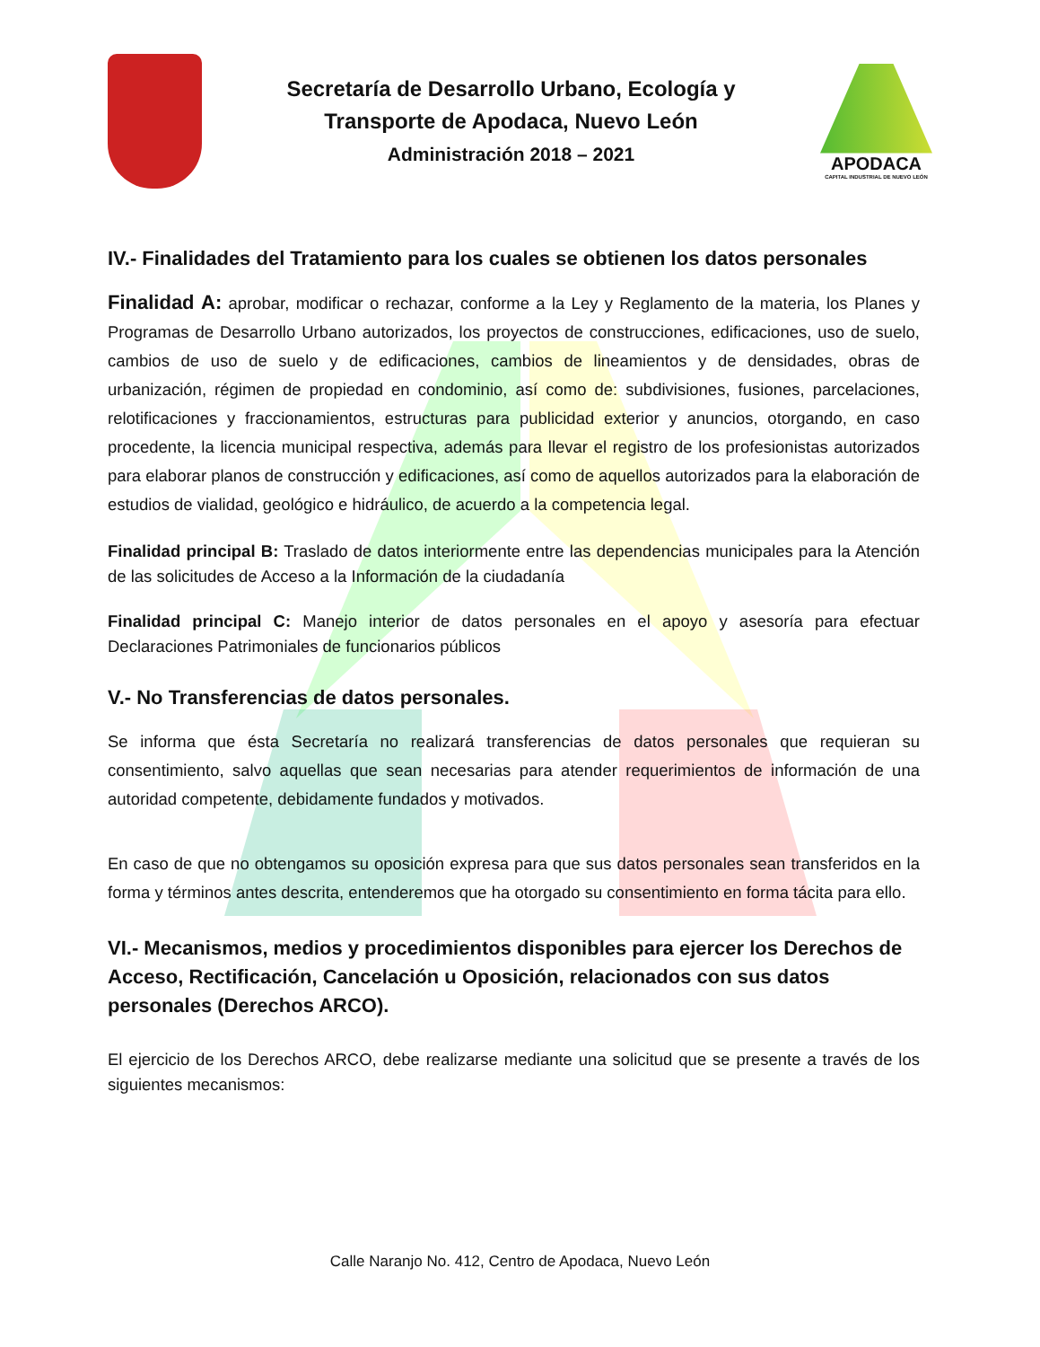Secretaría de Desarrollo Urbano, Ecología y
Transporte de Apodaca, Nuevo León
Administración 2018 – 2021
APODACA
CAPITAL INDUSTRIAL DE NUEVO LEÓN
IV.- Finalidades del Tratamiento para los cuales se obtienen los datos personales
Finalidad A: aprobar, modificar o rechazar, conforme a la Ley y Reglamento de la materia, los Planes y Programas de Desarrollo Urbano autorizados, los proyectos de construcciones, edificaciones, uso de suelo, cambios de uso de suelo y de edificaciones, cambios de lineamientos y de densidades, obras de urbanización, régimen de propiedad en condominio, así como de: subdivisiones, fusiones, parcelaciones, relotificaciones y fraccionamientos, estructuras para publicidad exterior y anuncios, otorgando, en caso procedente, la licencia municipal respectiva, además para llevar el registro de los profesionistas autorizados para elaborar planos de construcción y edificaciones, así como de aquellos autorizados para la elaboración de estudios de vialidad, geológico e hidráulico, de acuerdo a la competencia legal.
Finalidad principal B: Traslado de datos interiormente entre las dependencias municipales para la Atención de las solicitudes de Acceso a la Información de la ciudadanía
Finalidad principal C: Manejo interior de datos personales en el apoyo y asesoría para efectuar Declaraciones Patrimoniales de funcionarios públicos
V.- No Transferencias de datos personales.
Se informa que ésta Secretaría no realizará transferencias de datos personales que requieran su consentimiento, salvo aquellas que sean necesarias para atender requerimientos de información de una autoridad competente, debidamente fundados y motivados.
En caso de que no obtengamos su oposición expresa para que sus datos personales sean transferidos en la forma y términos antes descrita, entenderemos que ha otorgado su consentimiento en forma tácita para ello.
VI.- Mecanismos, medios y procedimientos disponibles para ejercer los Derechos de Acceso, Rectificación, Cancelación u Oposición, relacionados con sus datos personales (Derechos ARCO).
El ejercicio de los Derechos ARCO, debe realizarse mediante una solicitud que se presente a través de los siguientes mecanismos:
Calle Naranjo No. 412, Centro de Apodaca, Nuevo León